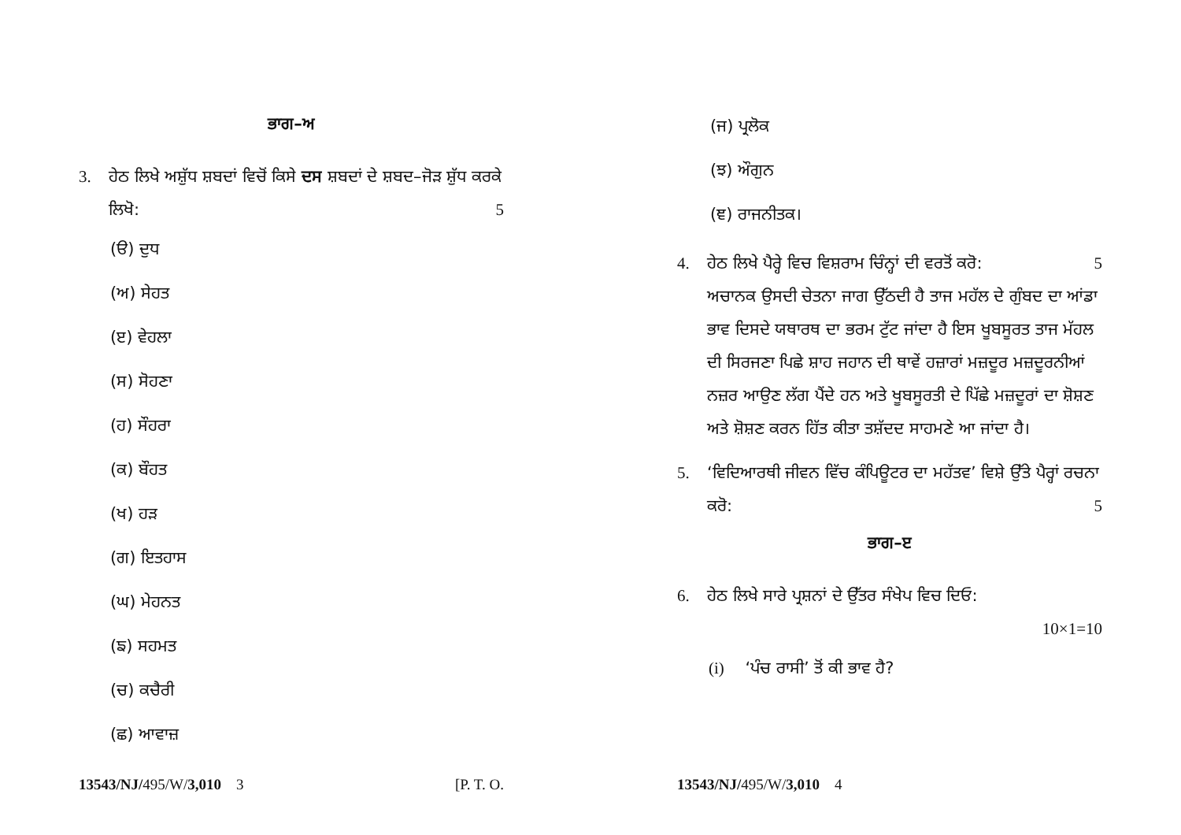ਭਾਗ–ਅ
3. ਹੇਠ ਲਿਖੇ ਅਸ਼ੁੱਧ ਸ਼ਬਦਾਂ ਵਿਚੋਂ ਕਿਸੇ ਦਸ ਸ਼ਬਦਾਂ ਦੇ ਸ਼ਬਦ–ਜੋੜ ਸ਼ੁੱਧ ਕਰਕੇ ਲਿਖੋ: 5
(ੳ) ਦੁਧ
(ਅ) ਸੇਹਤ
(ੲ) ਵੇਹਲਾ
(ਸ) ਸੋਹਣਾ
(ਹ) ਸੌਹਰਾ
(ਕ) ਬੌਹਤ
(ਖ) ਹੜ
(ਗ) ਇਤਹਾਸ
(ਘ) ਮੇਹਨਤ
(ਙ) ਸਹਮਤ
(ਚ) ਕਚੈਰੀ
(ਛ) ਆਵਾਜ਼
13543/NJ/495/W/3,010 3 [P. T. O.
(ਜ) ਪ੍ਰਲੋਕ
(ਝ) ਔਗੁਨ
(ਞ) ਰਾਜਨੀਤਕ।
4. ਹੇਠ ਲਿਖੇ ਪੈਰ੍ਹੇ ਵਿਚ ਵਿਸ਼ਰਾਮ ਚਿੰਨ੍ਹਾਂ ਦੀ ਵਰਤੋਂ ਕਰੋ: 5
ਅਚਾਨਕ ਉਸਦੀ ਚੇਤਨਾ ਜਾਗ ਉੱਠਦੀ ਹੈ ਤਾਜ ਮਹੱਲ ਦੇ ਗੁੰਬਦ ਦਾ ਆਂਡਾ ਭਾਵ ਦਿਸਦੇ ਯਥਾਰਥ ਦਾ ਭਰਮ ਟੁੱਟ ਜਾਂਦਾ ਹੈ ਇਸ ਖੂਬਸੂਰਤ ਤਾਜ ਮੱਹਲ ਦੀ ਸਿਰਜਣਾ ਪਿਛੇ ਸ਼ਾਹ ਜਹਾਨ ਦੀ ਥਾਵੇਂ ਹਜ਼ਾਰਾਂ ਮਜ਼ਦੂਰ ਮਜ਼ਦੂਰਨੀਆਂ ਨਜ਼ਰ ਆਉਣ ਲੱਗ ਪੈਂਦੇ ਹਨ ਅਤੇ ਖੂਬਸੂਰਤੀ ਦੇ ਪਿੱਛੇ ਮਜ਼ਦੂਰਾਂ ਦਾ ਸ਼ੋਸ਼ਣ ਅਤੇ ਸ਼ੋਸ਼ਣ ਕਰਨ ਹਿੱਤ ਕੀਤਾ ਤਸ਼ੱਦਦ ਸਾਹਮਣੇ ਆ ਜਾਂਦਾ ਹੈ।
5. ‘ਵਿਦਿਆਰਥੀ ਜੀਵਨ ਵਿੱਚ ਕੰਪਿਊਟਰ ਦਾ ਮਹੱਤਵ’ ਵਿਸ਼ੇ ਉੱਤੇ ਪੈਰ੍ਹਾਂ ਰਚਨਾ ਕਰੋ: 5
ਭਾਗ–ੲ
6. ਹੇਠ ਲਿਖੇ ਸਾਰੇ ਪ੍ਰਸ਼ਨਾਂ ਦੇ ਉੱਤਰ ਸੰਖੇਪ ਵਿਚ ਦਿਓ:
10×1=10
(i) ‘ਪੰਚ ਰਾਸੀ’ ਤੋਂ ਕੀ ਭਾਵ ਹੈ?
13543/NJ/495/W/3,010 4